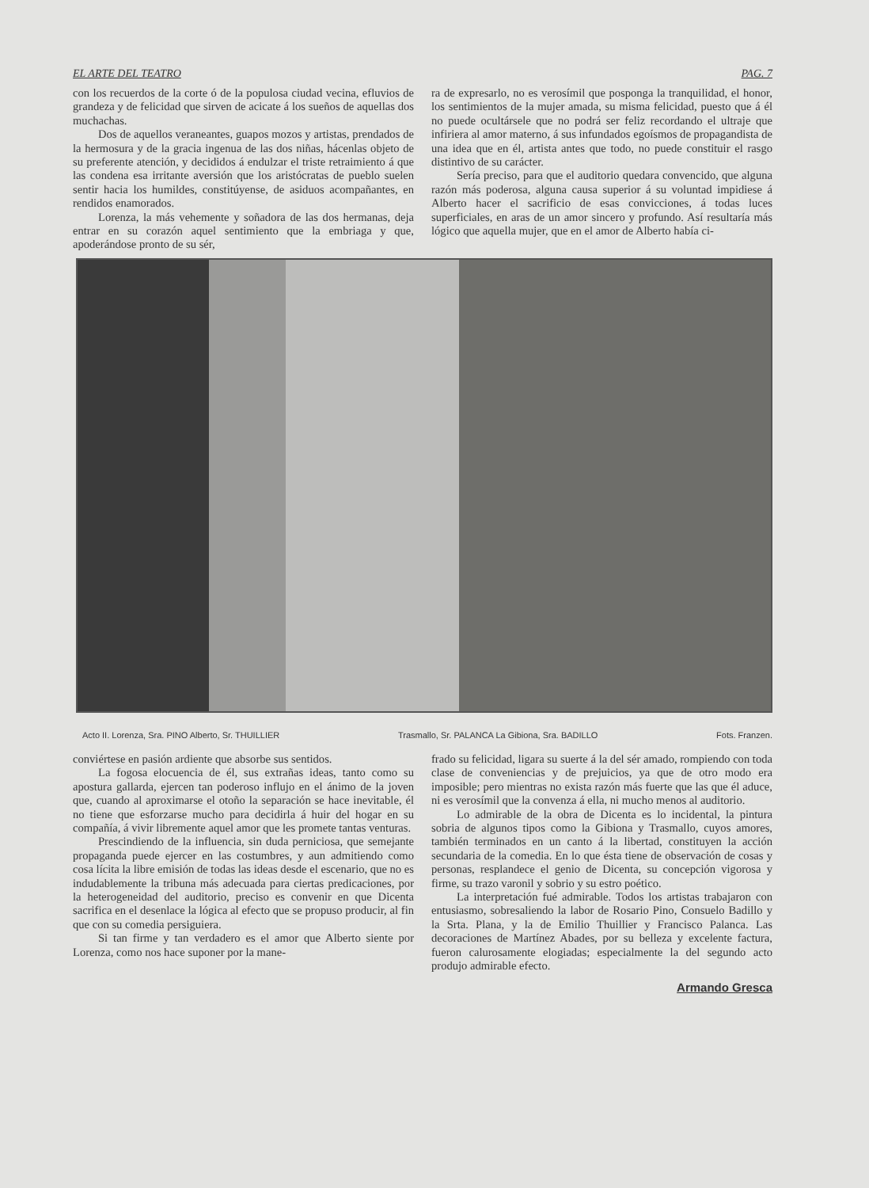EL ARTE DEL TEATRO PAG. 7
con los recuerdos de la corte ó de la populosa ciudad vecina, efluvios de grandeza y de felicidad que sirven de acicate á los sueños de aquellas dos muchachas.
Dos de aquellos veraneantes, guapos mozos y artistas, prendados de la hermosura y de la gracia ingenua de las dos niñas, hácenlas objeto de su preferente atención, y decididos á endulzar el triste retraimiento á que las condena esa irritante aversión que los aristócratas de pueblo suelen sentir hacia los humildes, constitúyense, de asiduos acompañantes, en rendidos enamorados.
Lorenza, la más vehemente y soñadora de las dos hermanas, deja entrar en su corazón aquel sentimiento que la embriaga y que, apoderándose pronto de su sér,
ra de expresarlo, no es verosímil que posponga la tranquilidad, el honor, los sentimientos de la mujer amada, su misma felicidad, puesto que á él no puede ocultársele que no podrá ser feliz recordando el ultraje que infiriera al amor materno, á sus infundados egoísmos de propagandista de una idea que en él, artista antes que todo, no puede constituir el rasgo distintivo de su carácter.
Sería preciso, para que el auditorio quedara convencido, que alguna razón más poderosa, alguna causa superior á su voluntad impidiese á Alberto hacer el sacrificio de esas convicciones, á todas luces superficiales, en aras de un amor sincero y profundo. Así resultaría más lógico que aquella mujer, que en el amor de Alberto había ci-
Acto II. Lorenza, Sra. PINO Alberto, Sr. THUILLIER Trasmallo, Sr. PALANCA La Gibiona, Sra. BADILLO Fots. Franzen.
conviértese en pasión ardiente que absorbe sus sentidos.
La fogosa elocuencia de él, sus extrañas ideas, tanto como su apostura gallarda, ejercen tan poderoso influjo en el ánimo de la joven que, cuando al aproximarse el otoño la separación se hace inevitable, él no tiene que esforzarse mucho para decidirla á huir del hogar en su compañía, á vivir libremente aquel amor que les promete tantas venturas.
Prescindiendo de la influencia, sin duda perniciosa, que semejante propaganda puede ejercer en las costumbres, y aun admitiendo como cosa lícita la libre emisión de todas las ideas desde el escenario, que no es indudablemente la tribuna más adecuada para ciertas predicaciones, por la heterogeneidad del auditorio, preciso es convenir en que Dicenta sacrifica en el desenlace la lógica al efecto que se propuso producir, al fin que con su comedia persiguiera.
Si tan firme y tan verdadero es el amor que Alberto siente por Lorenza, como nos hace suponer por la mane-
frado su felicidad, ligara su suerte á la del sér amado, rompiendo con toda clase de conveniencias y de prejuicios, ya que de otro modo era imposible; pero mientras no exista razón más fuerte que las que él aduce, ni es verosímil que la convenza á ella, ni mucho menos al auditorio.
Lo admirable de la obra de Dicenta es lo incidental, la pintura sobria de algunos tipos como la Gibiona y Trasmallo, cuyos amores, también terminados en un canto á la libertad, constituyen la acción secundaria de la comedia. En lo que ésta tiene de observación de cosas y personas, resplandece el genio de Dicenta, su concepción vigorosa y firme, su trazo varonil y sobrio y su estro poético.
La interpretación fué admirable. Todos los artistas trabajaron con entusiasmo, sobresaliendo la labor de Rosario Pino, Consuelo Badillo y la Srta. Plana, y la de Emilio Thuillier y Francisco Palanca. Las decoraciones de Martínez Abades, por su belleza y excelente factura, fueron calurosamente elogiadas; especialmente la del segundo acto produjo admirable efecto.
Armando Gresca